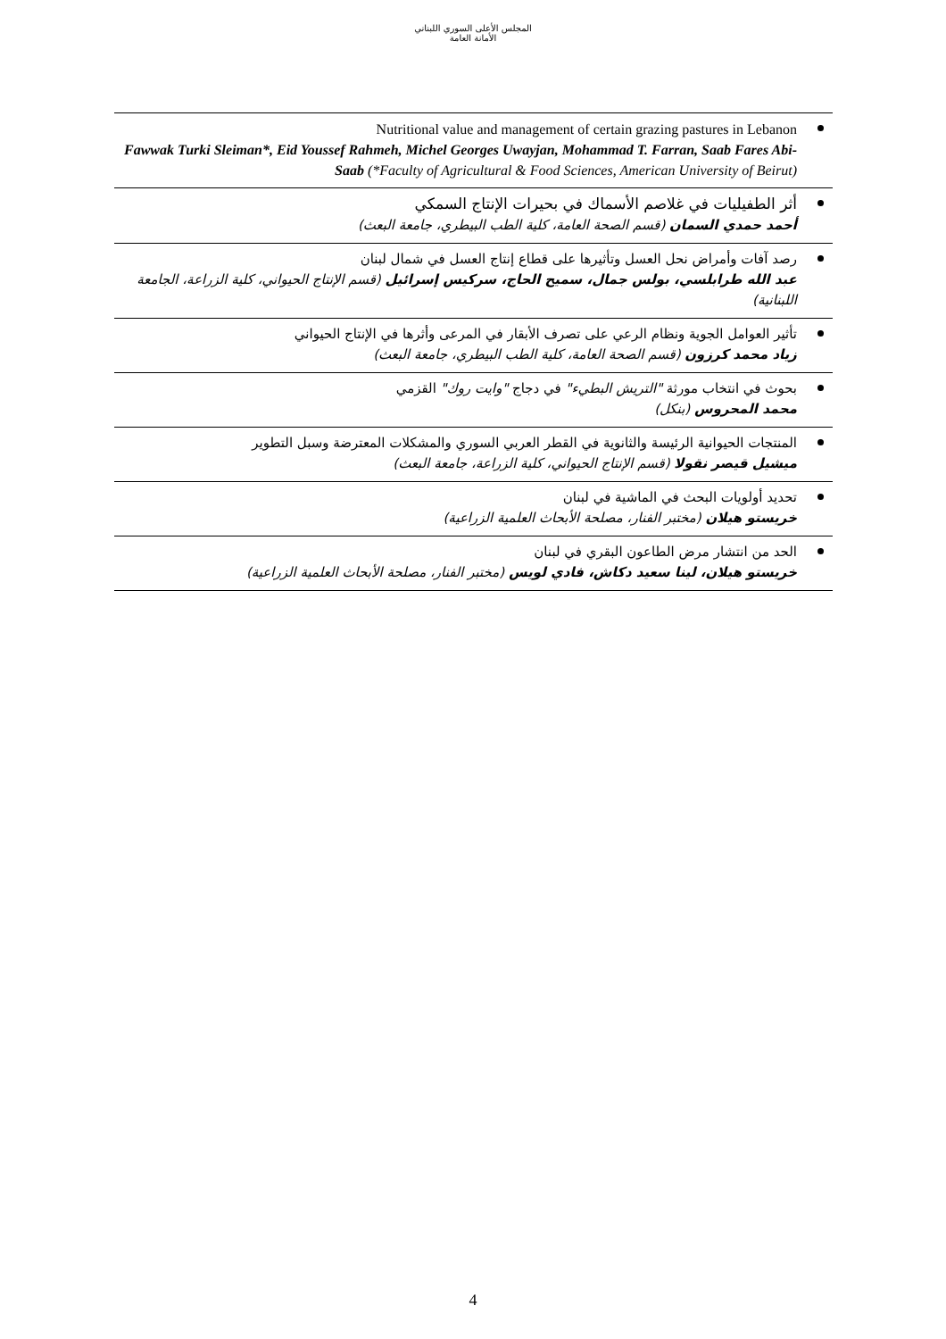المجلس الأعلى السوري اللبناني
الأمانة العامة
Nutritional value and management of certain grazing pastures in Lebanon
Fawwak Turki Sleiman*, Eid Youssef Rahmeh, Michel Georges Uwayjan, Mohammad T. Farran, Saab Fares Abi-Saab (*Faculty of Agricultural & Food Sciences, American University of Beirut)
أثر الطفيليات في غلاصم الأسماك في بحيرات الإنتاج السمكي
أحمد حمدي السمان (قسم الصحة العامة، كلية الطب البيطري، جامعة البعث)
رصد آفات وأمراض نحل العسل وتأثيرها على قطاع إنتاج العسل في شمال لبنان
عبد الله طرابلسي، بولس جمال، سميح الحاج، سركيس إسرائيل (قسم الإنتاج الحيواني، كلية الزراعة، الجامعة اللبنانية)
تأثير العوامل الجوية ونظام الرعي على تصرف الأبقار في المرعى وأثرها في الإنتاج الحيواني
زياد محمد كرزون (قسم الصحة العامة، كلية الطب البيطري، جامعة البعث)
بحوث في انتخاب مورثة "التريش البطيء" في دجاج "وايت روك" القزمي
محمد المحروس (بنكل)
المنتجات الحيوانية الرئيسة والثانوية في القطر العربي السوري والمشكلات المعترضة وسبل التطوير
ميشيل قيصر نقولا (قسم الإنتاج الحيواني، كلية الزراعة، جامعة البعث)
تحديد أولويات البحث في الماشية في لبنان
خريستو هيلان (مختبر الفنار، مصلحة الأبحاث العلمية الزراعية)
الحد من انتشار مرض الطاعون البقري في لبنان
خريستو هيلان، لينا سعيد دكاش، فادي لويس (مختبر الفنار، مصلحة الأبحاث العلمية الزراعية)
4